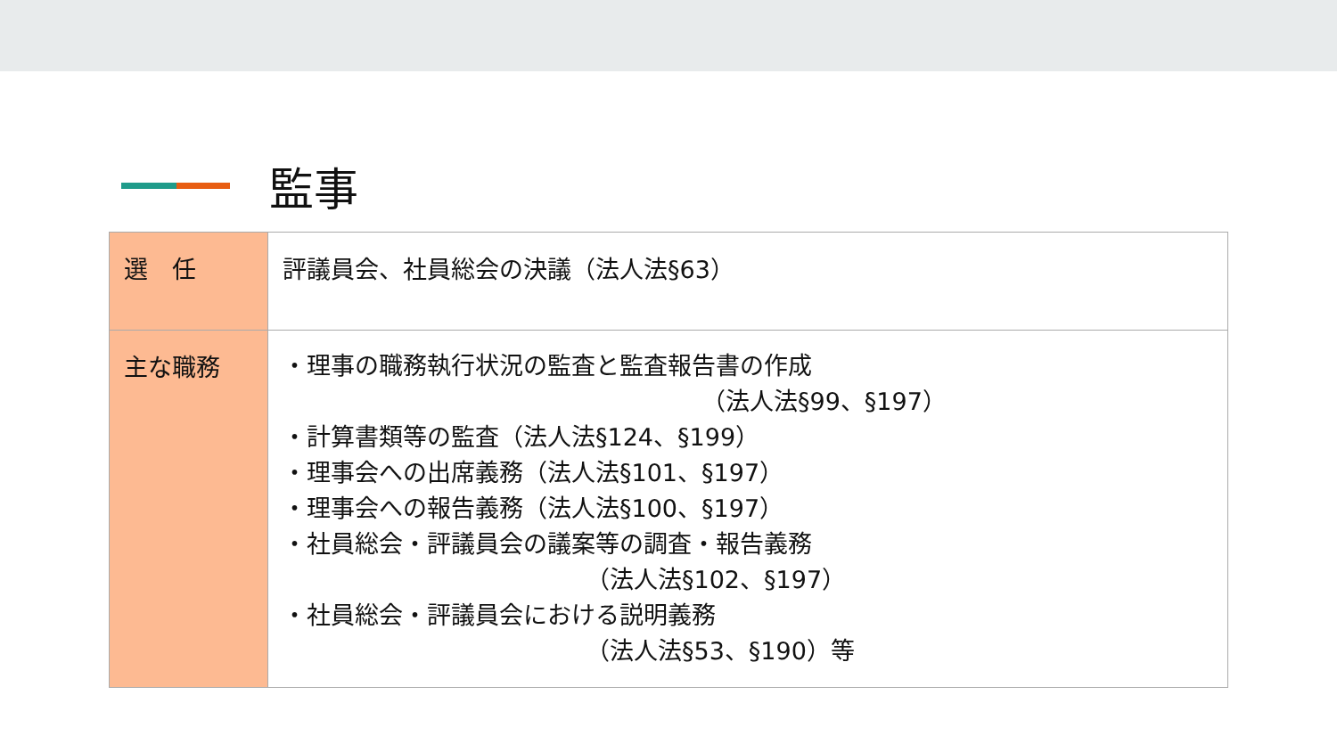監事
| 選 任 | 評議員会、社員総会の決議（法人法§63） |
| 主な職務 | ・理事の職務執行状況の監査と監査報告書の作成 （法人法§99、§197） ・計算書類等の監査（法人法§124、§199） ・理事会への出席義務（法人法§101、§197） ・理事会への報告義務（法人法§100、§197） ・社員総会・評議員会の議案等の調査・報告義務 （法人法§102、§197） ・社員総会・評議員会における説明義務 （法人法§53、§190）等 |